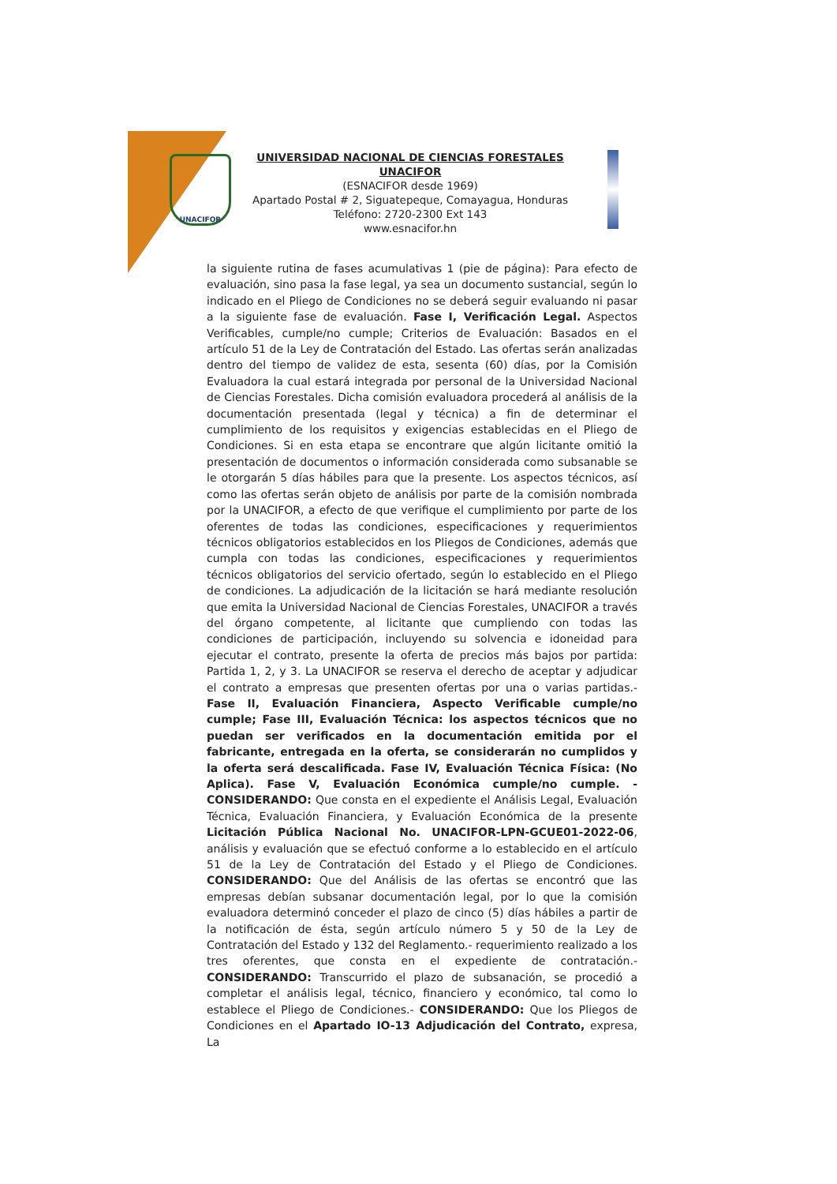UNACIFOR
UNIVERSIDAD NACIONAL DE CIENCIAS FORESTALES
UNACIFOR
(ESNACIFOR desde 1969)
Apartado Postal # 2, Siguatepeque, Comayagua, Honduras
Teléfono: 2720-2300 Ext 143
www.esnacifor.hn
la siguiente rutina de fases acumulativas 1 (pie de página): Para efecto de evaluación, sino pasa la fase legal, ya sea un documento sustancial, según lo indicado en el Pliego de Condiciones no se deberá seguir evaluando ni pasar a la siguiente fase de evaluación. Fase I, Verificación Legal. Aspectos Verificables, cumple/no cumple; Criterios de Evaluación: Basados en el artículo 51 de la Ley de Contratación del Estado. Las ofertas serán analizadas dentro del tiempo de validez de esta, sesenta (60) días, por la Comisión Evaluadora la cual estará integrada por personal de la Universidad Nacional de Ciencias Forestales. Dicha comisión evaluadora procederá al análisis de la documentación presentada (legal y técnica) a fin de determinar el cumplimiento de los requisitos y exigencias establecidas en el Pliego de Condiciones. Si en esta etapa se encontrare que algún licitante omitió la presentación de documentos o información considerada como subsanable se le otorgarán 5 días hábiles para que la presente. Los aspectos técnicos, así como las ofertas serán objeto de análisis por parte de la comisión nombrada por la UNACIFOR, a efecto de que verifique el cumplimiento por parte de los oferentes de todas las condiciones, especificaciones y requerimientos técnicos obligatorios establecidos en los Pliegos de Condiciones, además que cumpla con todas las condiciones, especificaciones y requerimientos técnicos obligatorios del servicio ofertado, según lo establecido en el Pliego de condiciones. La adjudicación de la licitación se hará mediante resolución que emita la Universidad Nacional de Ciencias Forestales, UNACIFOR a través del órgano competente, al licitante que cumpliendo con todas las condiciones de participación, incluyendo su solvencia e idoneidad para ejecutar el contrato, presente la oferta de precios más bajos por partida: Partida 1, 2, y 3. La UNACIFOR se reserva el derecho de aceptar y adjudicar el contrato a empresas que presenten ofertas por una o varias partidas.- Fase II, Evaluación Financiera, Aspecto Verificable cumple/no cumple; Fase III, Evaluación Técnica: los aspectos técnicos que no puedan ser verificados en la documentación emitida por el fabricante, entregada en la oferta, se considerarán no cumplidos y la oferta será descalificada. Fase IV, Evaluación Técnica Física: (No Aplica). Fase V, Evaluación Económica cumple/no cumple. - CONSIDERANDO: Que consta en el expediente el Análisis Legal, Evaluación Técnica, Evaluación Financiera, y Evaluación Económica de la presente Licitación Pública Nacional No. UNACIFOR-LPN-GCUE01-2022-06, análisis y evaluación que se efectuó conforme a lo establecido en el artículo 51 de la Ley de Contratación del Estado y el Pliego de Condiciones. CONSIDERANDO: Que del Análisis de las ofertas se encontró que las empresas debían subsanar documentación legal, por lo que la comisión evaluadora determinó conceder el plazo de cinco (5) días hábiles a partir de la notificación de ésta, según artículo número 5 y 50 de la Ley de Contratación del Estado y 132 del Reglamento.- requerimiento realizado a los tres oferentes, que consta en el expediente de contratación.- CONSIDERANDO: Transcurrido el plazo de subsanación, se procedió a completar el análisis legal, técnico, financiero y económico, tal como lo establece el Pliego de Condiciones.- CONSIDERANDO: Que los Pliegos de Condiciones en el Apartado IO-13 Adjudicación del Contrato, expresa, La